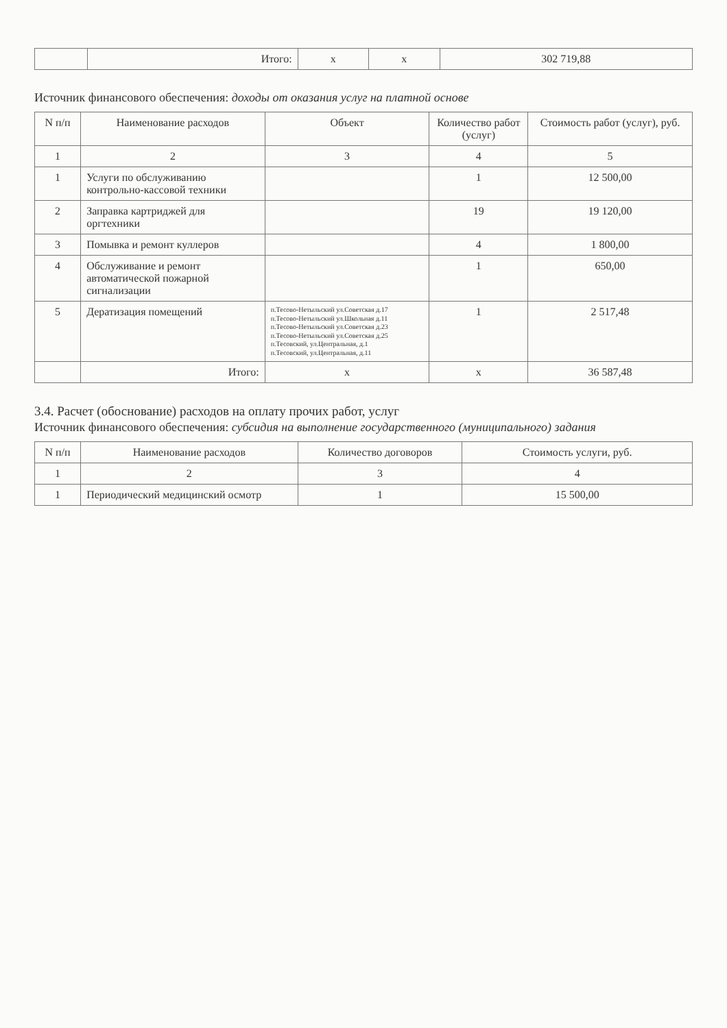| | Итого: | x | x | 302 719,88 |
Источник финансового обеспечения: доходы от оказания услуг на платной основе
| N п/п | Наименование расходов | Объект | Количество работ (услуг) | Стоимость работ (услуг), руб. |
| --- | --- | --- | --- | --- |
| 1 | 2 | 3 | 4 | 5 |
| 1 | Услуги по обслуживанию контрольно-кассовой техники | | 1 | 12 500,00 |
| 2 | Заправка картриджей для оргтехники | | 19 | 19 120,00 |
| 3 | Помывка и ремонт куллеров | | 4 | 1 800,00 |
| 4 | Обслуживание и ремонт автоматической пожарной сигнализации | | 1 | 650,00 |
| 5 | Дератизация помещений | п.Тесово-Нетыльский ул.Советская д.17 п.Тесово-Нетыльский ул.Школьная д.11 п.Тесово-Нетыльский ул.Советская д.23 п.Тесово-Нетыльский ул.Советская д.25 п.Тесовский, ул.Центральная, д.1 п.Тесовский, ул.Центральная, д.11 | 1 | 2 517,48 |
| | Итого: | x | x | 36 587,48 |
3.4. Расчет (обоснование) расходов на оплату прочих работ, услуг
Источник финансового обеспечения: субсидия на выполнение государственного (муниципального) задания
| N п/п | Наименование расходов | Количество договоров | Стоимость услуги, руб. |
| --- | --- | --- | --- |
| 1 | 2 | 3 | 4 |
| 1 | Периодический медицинский осмотр | 1 | 15 500,00 |